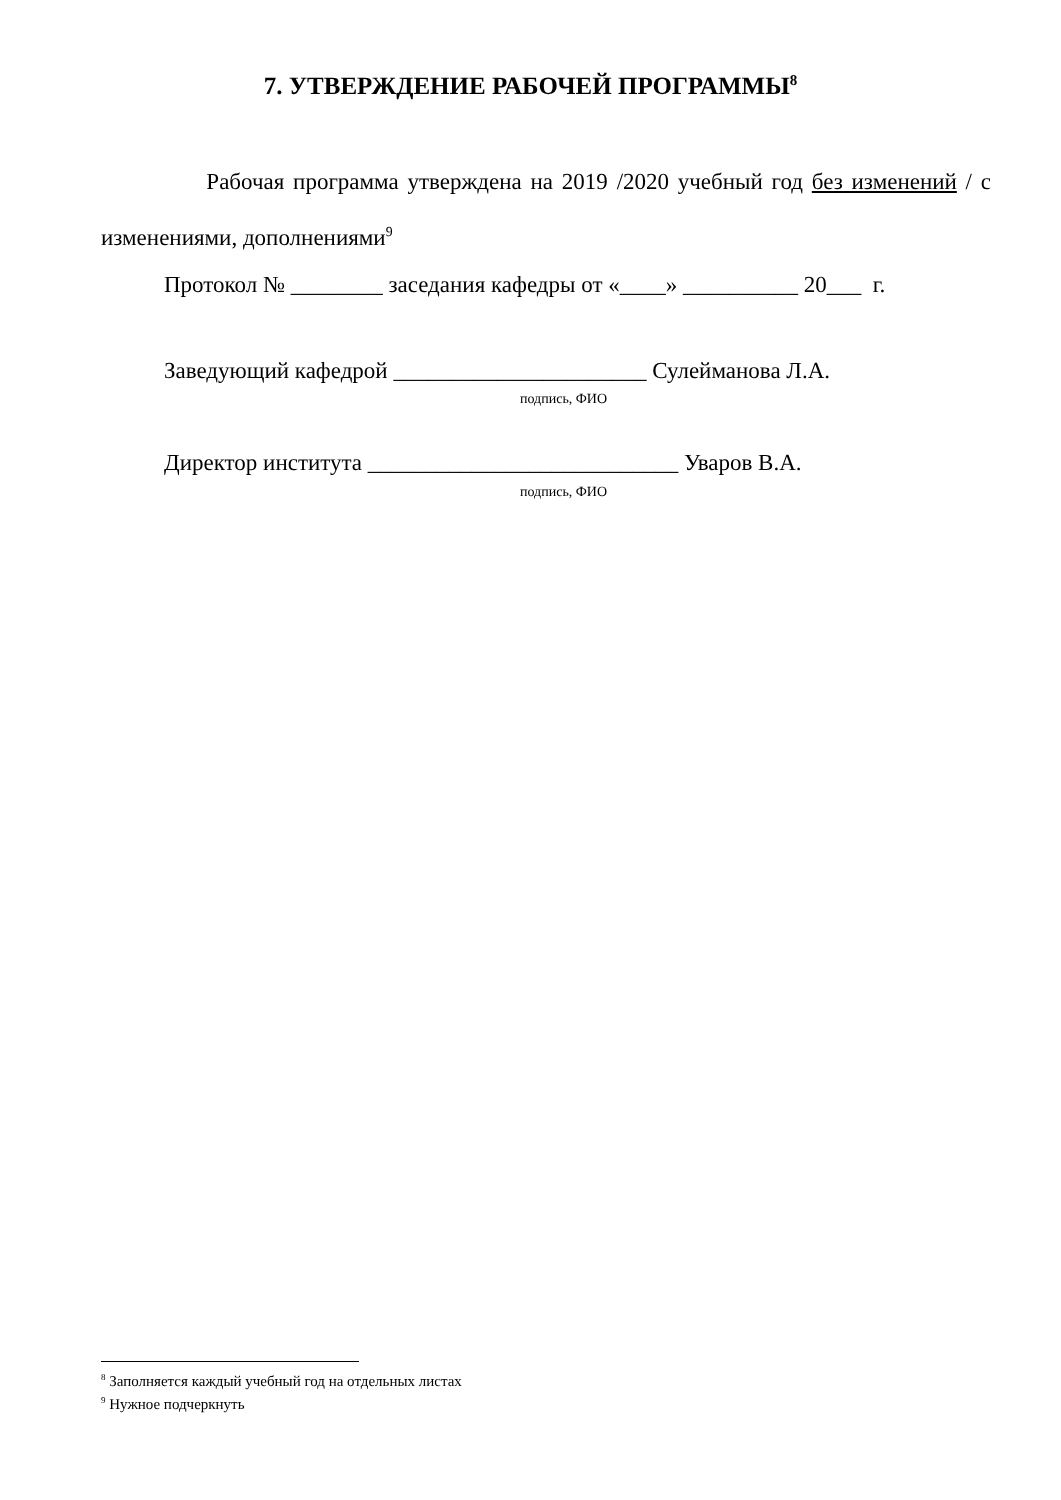7. УТВЕРЖДЕНИЕ РАБОЧЕЙ ПРОГРАММЫ<sup>8</sup>
Рабочая программа утверждена на 2019 /2020 учебный год без изменений / с изменениями, дополнениями<sup>9</sup>
Протокол № ________ заседания кафедры от «____» __________ 20___ г.
Заведующий кафедрой ______________________ Сулейманова Л.А.
подпись, ФИО
Директор института ___________________________ Уваров В.А.
подпись, ФИО
<sup>8</sup> Заполняется каждый учебный год на отдельных листах
<sup>9</sup> Нужное подчеркнуть